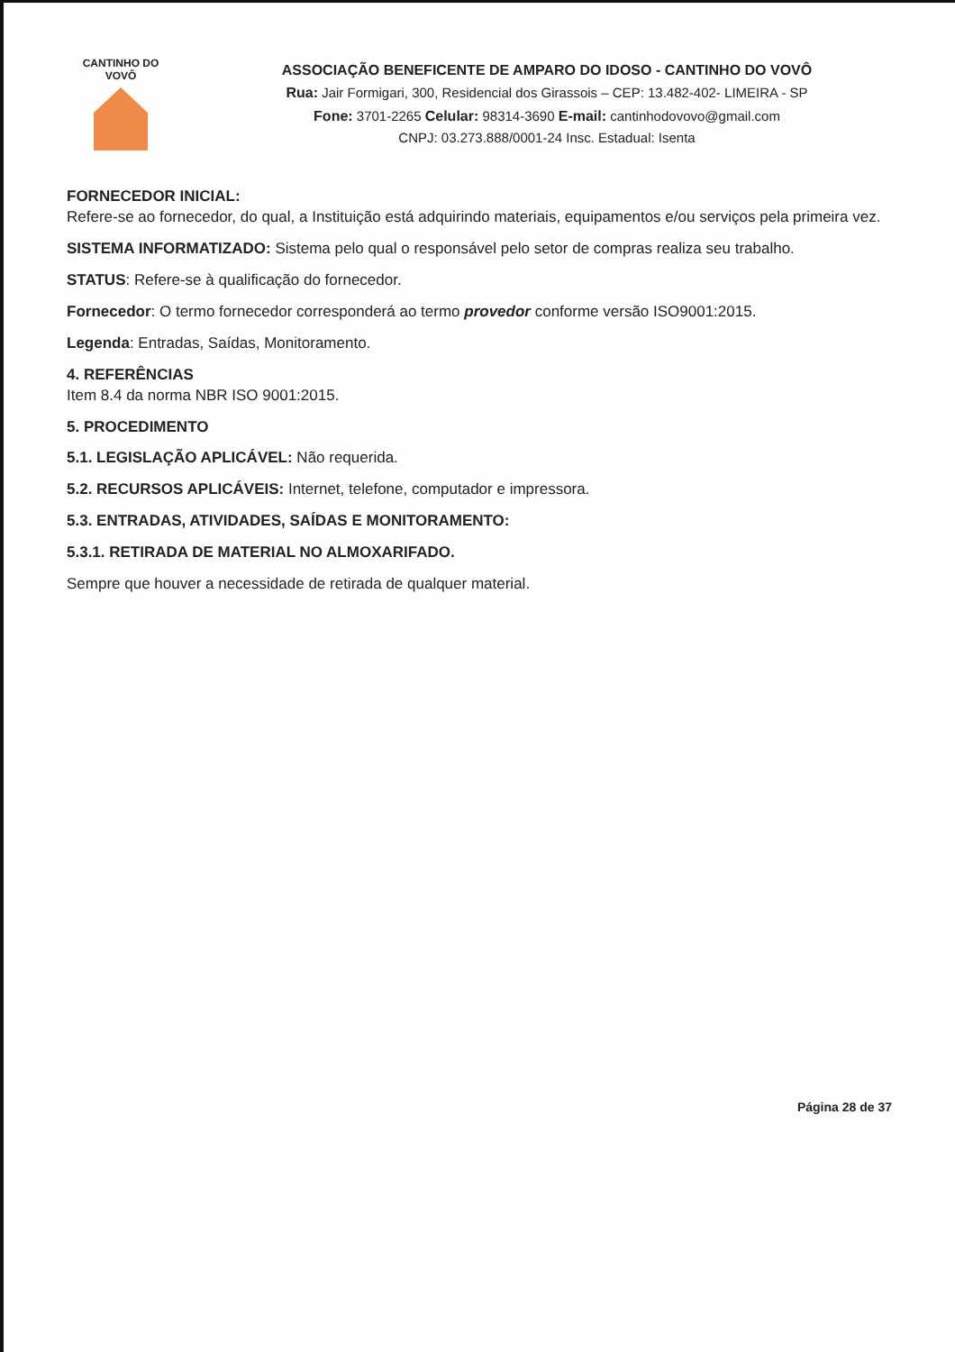CANTINHO DO VOVÔ
ASSOCIAÇÃO BENEFICENTE DE AMPARO DO IDOSO - CANTINHO DO VOVÔ
Rua: Jair Formigari, 300, Residencial dos Girassois – CEP: 13.482-402- LIMEIRA - SP
Fone: 3701-2265 Celular: 98314-3690 E-mail: cantinhodovovo@gmail.com
CNPJ: 03.273.888/0001-24 Insc. Estadual: Isenta
FORNECEDOR INICIAL:
Refere-se ao fornecedor, do qual, a Instituição está adquirindo materiais, equipamentos e/ou serviços pela primeira vez.
SISTEMA INFORMATIZADO: Sistema pelo qual o responsável pelo setor de compras realiza seu trabalho.
STATUS: Refere-se à qualificação do fornecedor.
Fornecedor: O termo fornecedor corresponderá ao termo provedor conforme versão ISO9001:2015.
Legenda: Entradas, Saídas, Monitoramento.
4. REFERÊNCIAS
Item 8.4 da norma NBR ISO 9001:2015.
5. PROCEDIMENTO
5.1. LEGISLAÇÃO APLICÁVEL: Não requerida.
5.2. RECURSOS APLICÁVEIS: Internet, telefone, computador e impressora.
5.3. ENTRADAS, ATIVIDADES, SAÍDAS E MONITORAMENTO:
5.3.1. RETIRADA DE MATERIAL NO ALMOXARIFADO.
Sempre que houver a necessidade de retirada de qualquer material.
Página 28 de 37